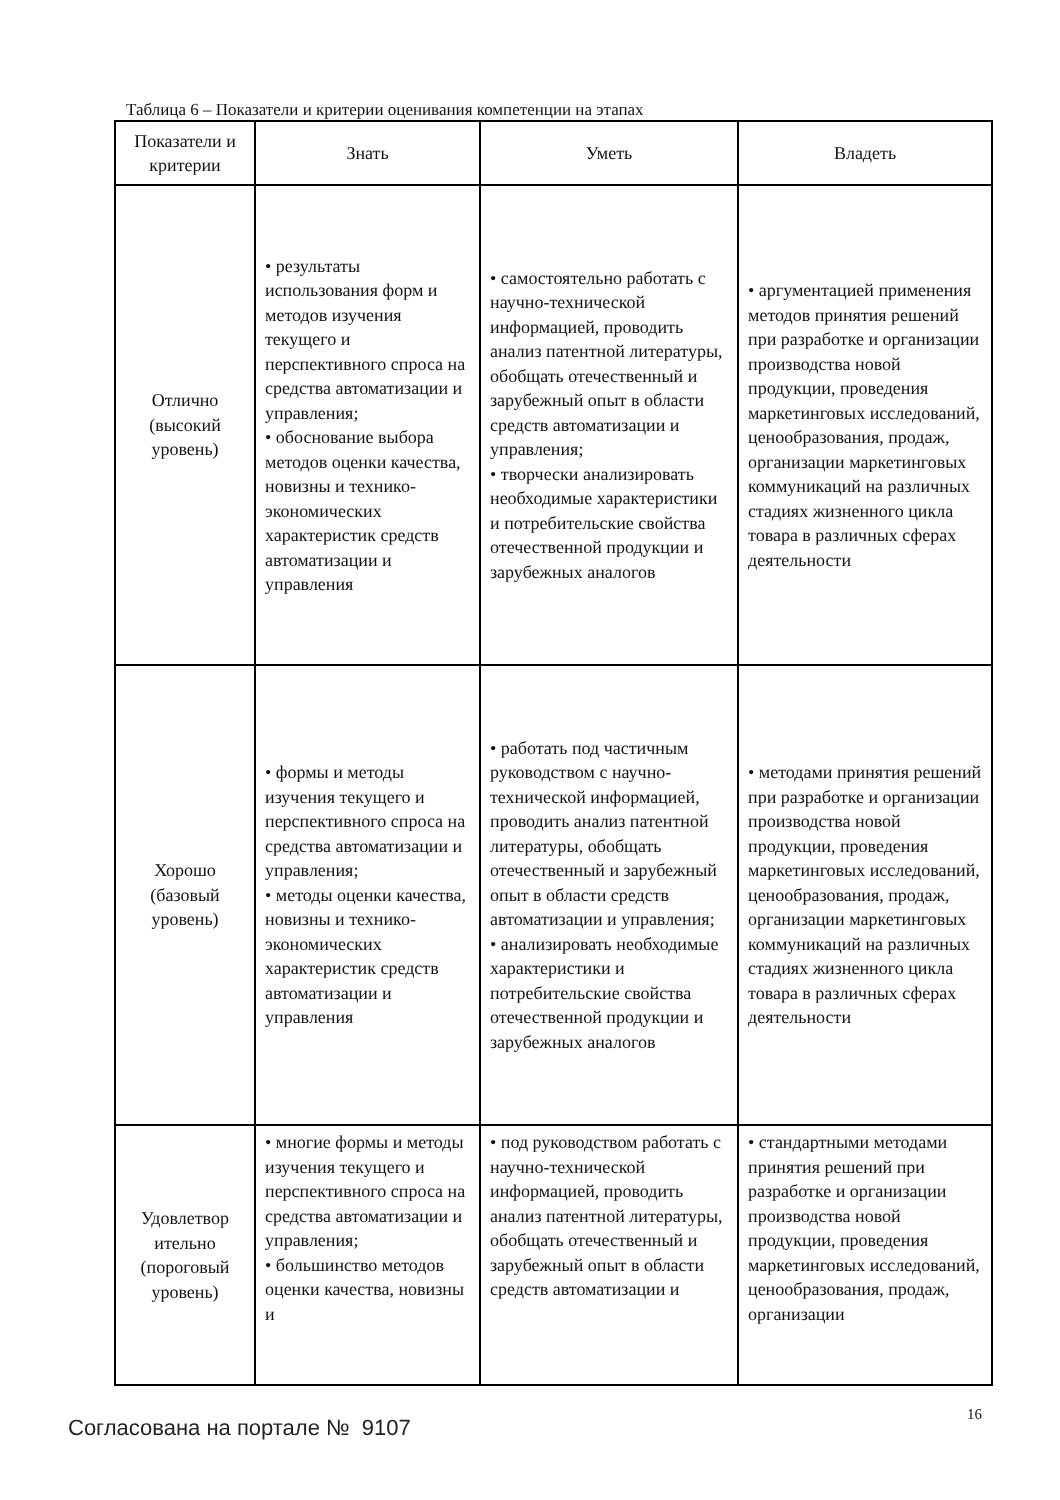Таблица 6 – Показатели и критерии оценивания компетенции на этапах
| Показатели и критерии | Знать | Уметь | Владеть |
| --- | --- | --- | --- |
| Отлично (высокий уровень) | • результаты использования форм и методов изучения текущего и перспективного спроса на средства автоматизации и управления; • обоснование выбора методов оценки качества, новизны и технико-экономических характеристик средств автоматизации и управления | • самостоятельно работать с научно-технической информацией, проводить анализ патентной литературы, обобщать отечественный и зарубежный опыт в области средств автоматизации и управления; • творчески анализировать необходимые характеристики и потребительские свойства отечественной продукции и зарубежных аналогов | • аргументацией применения методов принятия решений при разработке и организации производства новой продукции, проведения маркетинговых исследований, ценообразования, продаж, организации маркетинговых коммуникаций на различных стадиях жизненного цикла товара в различных сферах деятельности |
| Хорошо (базовый уровень) | • формы и методы изучения текущего и перспективного спроса на средства автоматизации и управления; • методы оценки качества, новизны и технико-экономических характеристик средств автоматизации и управления | • работать под частичным руководством с научно-технической информацией, проводить анализ патентной литературы, обобщать отечественный и зарубежный опыт в области средств автоматизации и управления; • анализировать необходимые характеристики и потребительские свойства отечественной продукции и зарубежных аналогов | • методами принятия решений при разработке и организации производства новой продукции, проведения маркетинговых исследований, ценообразования, продаж, организации маркетинговых коммуникаций на различных стадиях жизненного цикла товара в различных сферах деятельности |
| Удовлетвор ительно (пороговый уровень) | • многие формы и методы изучения текущего и перспективного спроса на средства автоматизации и управления; • большинство методов оценки качества, новизны и | • под руководством работать с научно-технической информацией, проводить анализ патентной литературы, обобщать отечественный и зарубежный опыт в области средств автоматизации и | • стандартными методами принятия решений при разработке и организации производства новой продукции, проведения маркетинговых исследований, ценообразования, продаж, организации |
16
Согласована на портале № 9107